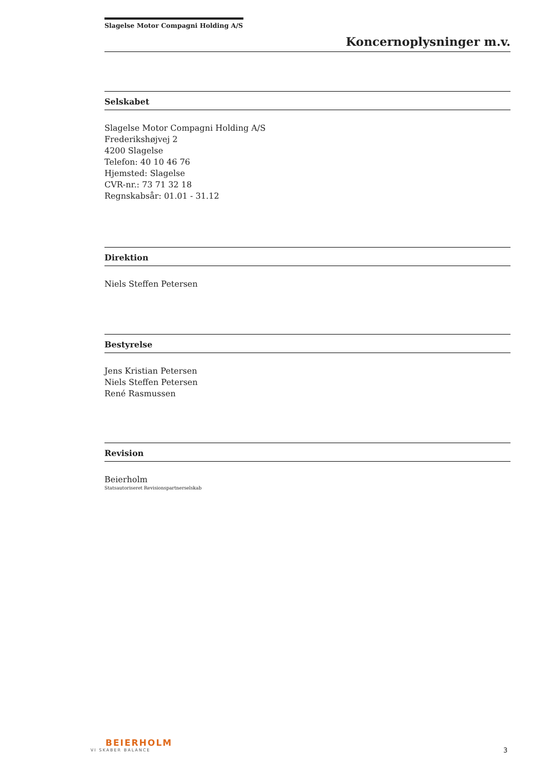Slagelse Motor Compagni Holding A/S
Koncernoplysninger m.v.
Selskabet
Slagelse Motor Compagni Holding A/S
Frederikshøjvej 2
4200 Slagelse
Telefon: 40 10 46 76
Hjemsted: Slagelse
CVR-nr.: 73 71 32 18
Regnskabsår: 01.01 - 31.12
Direktion
Niels Steffen Petersen
Bestyrelse
Jens Kristian Petersen
Niels Steffen Petersen
René Rasmussen
Revision
Beierholm
Statsautoriseret Revisionspartnerselskab
BEIERHOLM
VI SKABER BALANCE
3